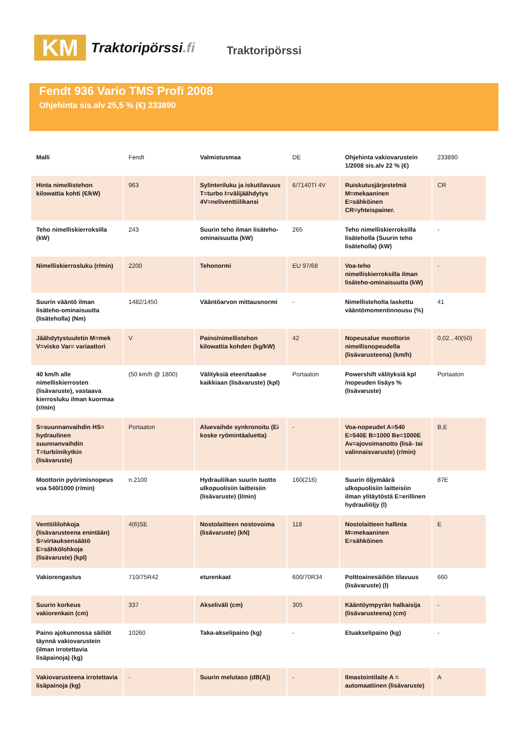KM
Traktoripörssi.fi
Traktoripörssi
Fendt 936 Vario TMS Profi 2008
Ohjehinta sis.alv 25,5 % (€) 233890
| Malli | Fendt | Valmistusmaa | DE | Ohjehinta vakiovarustein 1/2008 sis.alv 22 % (€) | 233890 |
| Hinta nimellistehon kilowattia kohti (€/kW) | 963 | Sylinteriluku ja iskutilavuus T=turbo I=välijäähdytys 4V=neliventtiilikansi | 6/7140TI 4V | Ruiskutusjärjestelmä M=mekaaninen E=sähköinen CR=yhteispainer. | CR |
| Teho nimelliskierroksilla (kW) | 243 | Suurin teho ilman lisäteho-ominaisuutta (kW) | 265 | Teho nimelliskierroksilla lisäteholla (Suurin teho lisäteholla) (kW) | - |
| Nimelliskierrosluku (r/min) | 2200 | Tehonormi | EU 97/68 | Voa-teho nimelliskierroksilla ilman lisäteho-ominaisuutta (kW) | - |
| Suurin vääntö ilman lisäteho-ominaisuutta (lisäteholla) (Nm) | 1482/1450 | Vääntöarvon mittausnormi | - | Nimellisteholta laskettu vääntömomentinnousu (%) | 41 |
| Jäähdytystuuletin M=mek V=visko Var= variaattori | V | Paino/nimellistehon kilowattia kohden (kg/kW) | 42 | Nopeusalue moottorin nimellisnopeudella (lisävarusteena) (km/h) | 0,02...40(50) |
| 40 km/h alle nimelliskierrosten (lisävaruste), vastaava kierrosluku ilman kuormaa (r/min) | (50 km/h @ 1800) | Välityksiä eteen/taakse kaikkiaan (lisävaruste) (kpl) | Portaaton | Powershift välityksiä kpl /nopeuden lisäys % (lisävaruste) | Portaaton |
| S=suunnanvaihdin HS= hydraulinen suunnanvaihdin T=turbiinikytkin (lisävaruste) | Portaaton | Aluevaihde synkronoitu (Ei koske ryömintäaluetta) | - | Voa-nopeudet A=540 E=540E B=1000 Be=1000E Av=ajovoimanotto (lisä- tai valinnaisvaruste) (r/min) | B,E |
| Moottorin pyörimisnopeus voa 540/1000 (r/min) | n.2100 | Hydrauliikan suurin tuotto ulkopuolisiin laitteisiin (lisävaruste) (l/min) | 160(216) | Suurin öljymäärä ulkopuolisiin laitteisiin ilman ylitäytöstä E=erillinen hydrauliöljy (l) | 87E |
| Venttiililohkoja (lisävarusteena enintään) S=virtauksensäätö E=sähkölohkoja (lisävaruste) (kpl) | 4(6)SE | Nostolaitteen nostovoima (lisävaruste) (kN) | 118 | Nostolaitteen hallinta M=mekaaninen E=sähköinen | E |
| Vakiorengastus | 710/75R42 | eturenkaat | 600/70R34 | Polttoainesäiliön tilavuus (lisävaruste) (l) | 660 |
| Suurin korkeus vakiorenkain (cm) | 337 | Akseliväli (cm) | 305 | Kääntöympyrän halkaisija (lisävarusteena) (cm) | - |
| Paino ajokunnossa säiliöt täynnä vakiovarustein (ilman irrotettavia lisäpainoja) (kg) | 10260 | Taka-akselipaino (kg) | - | Etuakselipaino (kg) | - |
| Vakiovarusteena irrotettavia lisäpainoja (kg) | - | Suurin melutaso (dB(A)) | - | Ilmastointilaite A = automaattinen (lisävaruste) | A |